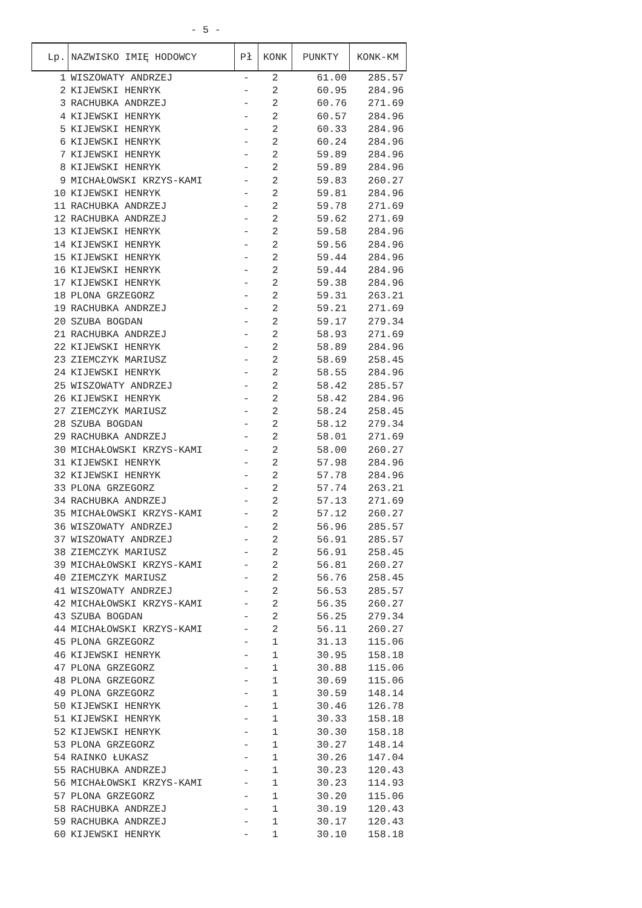- 5 -
| Lp. | NAZWISKO IMIĘ HODOWCY | Pł | KONK | PUNKTY | KONK-KM |
| --- | --- | --- | --- | --- | --- |
| 1 | WISZOWATY ANDRZEJ | - | 2 | 61.00 | 285.57 |
| 2 | KIJEWSKI HENRYK | - | 2 | 60.95 | 284.96 |
| 3 | RACHUBKA ANDRZEJ | - | 2 | 60.76 | 271.69 |
| 4 | KIJEWSKI HENRYK | - | 2 | 60.57 | 284.96 |
| 5 | KIJEWSKI HENRYK | - | 2 | 60.33 | 284.96 |
| 6 | KIJEWSKI HENRYK | - | 2 | 60.24 | 284.96 |
| 7 | KIJEWSKI HENRYK | - | 2 | 59.89 | 284.96 |
| 8 | KIJEWSKI HENRYK | - | 2 | 59.89 | 284.96 |
| 9 | MICHAŁOWSKI KRZYS-KAMI | - | 2 | 59.83 | 260.27 |
| 10 | KIJEWSKI HENRYK | - | 2 | 59.81 | 284.96 |
| 11 | RACHUBKA ANDRZEJ | - | 2 | 59.78 | 271.69 |
| 12 | RACHUBKA ANDRZEJ | - | 2 | 59.62 | 271.69 |
| 13 | KIJEWSKI HENRYK | - | 2 | 59.58 | 284.96 |
| 14 | KIJEWSKI HENRYK | - | 2 | 59.56 | 284.96 |
| 15 | KIJEWSKI HENRYK | - | 2 | 59.44 | 284.96 |
| 16 | KIJEWSKI HENRYK | - | 2 | 59.44 | 284.96 |
| 17 | KIJEWSKI HENRYK | - | 2 | 59.38 | 284.96 |
| 18 | PLONA GRZEGORZ | - | 2 | 59.31 | 263.21 |
| 19 | RACHUBKA ANDRZEJ | - | 2 | 59.21 | 271.69 |
| 20 | SZUBA BOGDAN | - | 2 | 59.17 | 279.34 |
| 21 | RACHUBKA ANDRZEJ | - | 2 | 58.93 | 271.69 |
| 22 | KIJEWSKI HENRYK | - | 2 | 58.89 | 284.96 |
| 23 | ZIEMCZYK MARIUSZ | - | 2 | 58.69 | 258.45 |
| 24 | KIJEWSKI HENRYK | - | 2 | 58.55 | 284.96 |
| 25 | WISZOWATY ANDRZEJ | - | 2 | 58.42 | 285.57 |
| 26 | KIJEWSKI HENRYK | - | 2 | 58.42 | 284.96 |
| 27 | ZIEMCZYK MARIUSZ | - | 2 | 58.24 | 258.45 |
| 28 | SZUBA BOGDAN | - | 2 | 58.12 | 279.34 |
| 29 | RACHUBKA ANDRZEJ | - | 2 | 58.01 | 271.69 |
| 30 | MICHAŁOWSKI KRZYS-KAMI | - | 2 | 58.00 | 260.27 |
| 31 | KIJEWSKI HENRYK | - | 2 | 57.98 | 284.96 |
| 32 | KIJEWSKI HENRYK | - | 2 | 57.78 | 284.96 |
| 33 | PLONA GRZEGORZ | - | 2 | 57.74 | 263.21 |
| 34 | RACHUBKA ANDRZEJ | - | 2 | 57.13 | 271.69 |
| 35 | MICHAŁOWSKI KRZYS-KAMI | - | 2 | 57.12 | 260.27 |
| 36 | WISZOWATY ANDRZEJ | - | 2 | 56.96 | 285.57 |
| 37 | WISZOWATY ANDRZEJ | - | 2 | 56.91 | 285.57 |
| 38 | ZIEMCZYK MARIUSZ | - | 2 | 56.91 | 258.45 |
| 39 | MICHAŁOWSKI KRZYS-KAMI | - | 2 | 56.81 | 260.27 |
| 40 | ZIEMCZYK MARIUSZ | - | 2 | 56.76 | 258.45 |
| 41 | WISZOWATY ANDRZEJ | - | 2 | 56.53 | 285.57 |
| 42 | MICHAŁOWSKI KRZYS-KAMI | - | 2 | 56.35 | 260.27 |
| 43 | SZUBA BOGDAN | - | 2 | 56.25 | 279.34 |
| 44 | MICHAŁOWSKI KRZYS-KAMI | - | 2 | 56.11 | 260.27 |
| 45 | PLONA GRZEGORZ | - | 1 | 31.13 | 115.06 |
| 46 | KIJEWSKI HENRYK | - | 1 | 30.95 | 158.18 |
| 47 | PLONA GRZEGORZ | - | 1 | 30.88 | 115.06 |
| 48 | PLONA GRZEGORZ | - | 1 | 30.69 | 115.06 |
| 49 | PLONA GRZEGORZ | - | 1 | 30.59 | 148.14 |
| 50 | KIJEWSKI HENRYK | - | 1 | 30.46 | 126.78 |
| 51 | KIJEWSKI HENRYK | - | 1 | 30.33 | 158.18 |
| 52 | KIJEWSKI HENRYK | - | 1 | 30.30 | 158.18 |
| 53 | PLONA GRZEGORZ | - | 1 | 30.27 | 148.14 |
| 54 | RAINKO ŁUKASZ | - | 1 | 30.26 | 147.04 |
| 55 | RACHUBKA ANDRZEJ | - | 1 | 30.23 | 120.43 |
| 56 | MICHAŁOWSKI KRZYS-KAMI | - | 1 | 30.23 | 114.93 |
| 57 | PLONA GRZEGORZ | - | 1 | 30.20 | 115.06 |
| 58 | RACHUBKA ANDRZEJ | - | 1 | 30.19 | 120.43 |
| 59 | RACHUBKA ANDRZEJ | - | 1 | 30.17 | 120.43 |
| 60 | KIJEWSKI HENRYK | - | 1 | 30.10 | 158.18 |